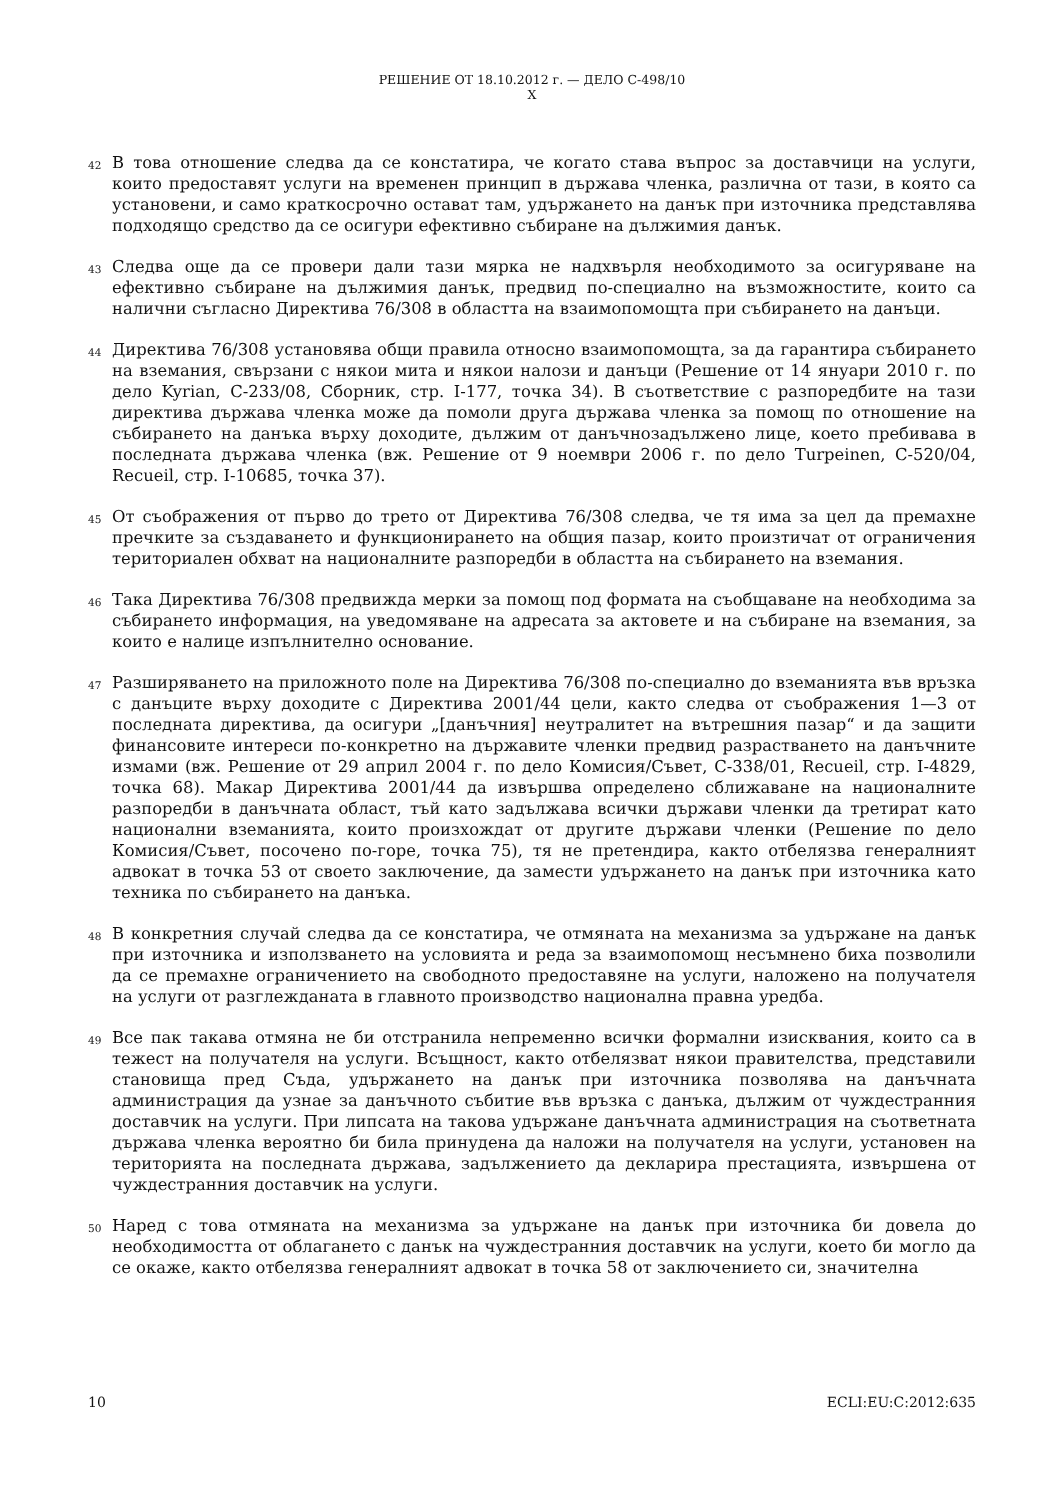РЕШЕНИЕ ОТ 18.10.2012 г. — ДЕЛО C-498/10
X
42
В това отношение следва да се констатира, че когато става въпрос за доставчици на услуги, които предоставят услуги на временен принцип в държава членка, различна от тази, в която са установени, и само краткосрочно остават там, удържането на данък при източника представлява подходящо средство да се осигури ефективно събиране на дължимия данък.
43
Следва още да се провери дали тази мярка не надхвърля необходимото за осигуряване на ефективно събиране на дължимия данък, предвид по-специално на възможностите, които са налични съгласно Директива 76/308 в областта на взаимопомощта при събирането на данъци.
44
Директива 76/308 установява общи правила относно взаимопомощта, за да гарантира събирането на вземания, свързани с някои мита и някои налози и данъци (Решение от 14 януари 2010 г. по дело Kyrian, C-233/08, Сборник, стр. I-177, точка 34). В съответствие с разпоредбите на тази директива държава членка може да помоли друга държава членка за помощ по отношение на събирането на данъка върху доходите, дължим от данъчнозадължено лице, което пребивава в последната държава членка (вж. Решение от 9 ноември 2006 г. по дело Turpeinen, C-520/04, Recueil, стр. I-10685, точка 37).
45
От съображения от първо до трето от Директива 76/308 следва, че тя има за цел да премахне пречките за създаването и функционирането на общия пазар, които произтичат от ограничения териториален обхват на националните разпоредби в областта на събирането на вземания.
46
Така Директива 76/308 предвижда мерки за помощ под формата на съобщаване на необходима за събирането информация, на уведомяване на адресата за актовете и на събиране на вземания, за които е налице изпълнително основание.
47
Разширяването на приложното поле на Директива 76/308 по-специално до вземанията във връзка с данъците върху доходите с Директива 2001/44 цели, както следва от съображения 1—3 от последната директива, да осигури „[данъчния] неутралитет на вътрешния пазар“ и да защити финансовите интереси по-конкретно на държавите членки предвид разрастването на данъчните измами (вж. Решение от 29 април 2004 г. по дело Комисия/Съвет, C-338/01, Recueil, стр. I-4829, точка 68). Макар Директива 2001/44 да извършва определено сближаване на националните разпоредби в данъчната област, тъй като задължава всички държави членки да третират като национални вземанията, които произхождат от другите държави членки (Решение по дело Комисия/Съвет, посочено по-горе, точка 75), тя не претендира, както отбелязва генералният адвокат в точка 53 от своето заключение, да замести удържането на данък при източника като техника по събирането на данъка.
48
В конкретния случай следва да се констатира, че отмяната на механизма за удържане на данък при източника и използването на условията и реда за взаимопомощ несъмнено биха позволили да се премахне ограничението на свободното предоставяне на услуги, наложено на получателя на услуги от разглежданата в главното производство национална правна уредба.
49
Все пак такава отмяна не би отстранила непременно всички формални изисквания, които са в тежест на получателя на услуги. Всъщност, както отбелязват някои правителства, представили становища пред Съда, удържането на данък при източника позволява на данъчната администрация да узнае за данъчното събитие във връзка с данъка, дължим от чуждестранния доставчик на услуги. При липсата на такова удържане данъчната администрация на съответната държава членка вероятно би била принудена да наложи на получателя на услуги, установен на територията на последната държава, задължението да декларира престацията, извършена от чуждестранния доставчик на услуги.
50
Наред с това отмяната на механизма за удържане на данък при източника би довела до необходимостта от облагането с данък на чуждестранния доставчик на услуги, което би могло да се окаже, както отбелязва генералният адвокат в точка 58 от заключението си, значителна
10 ECLI:EU:C:2012:635